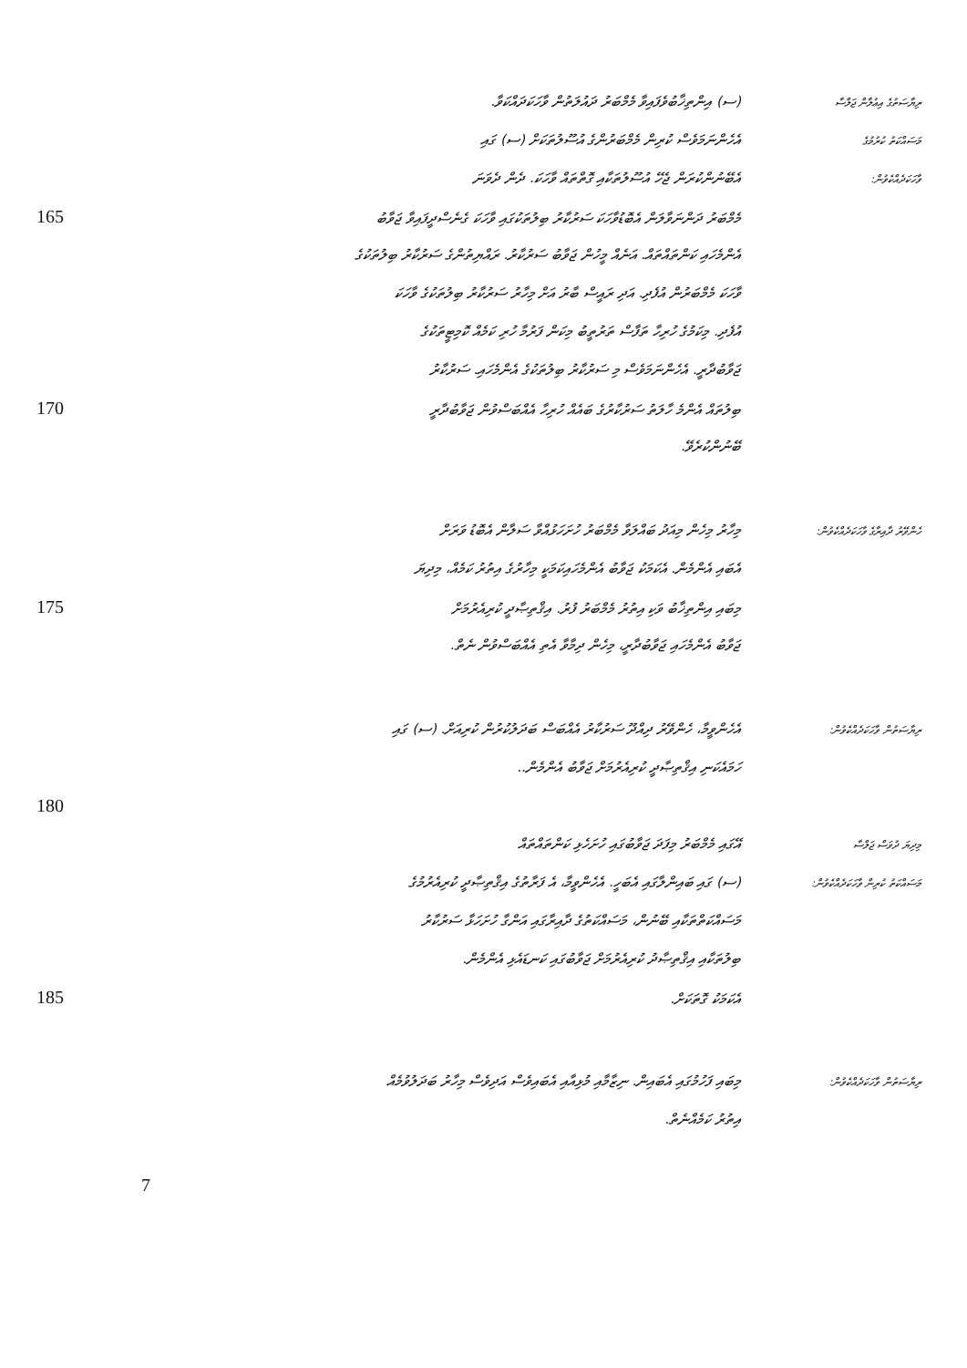(ސ) އިންތިޚާބުވެފައިވާ މެމްބަރު ދައުލަތުން ވާހަކަދައްކަވާ.
ރިޔާސަތުގެ އިޢުލާން ޖަލްސާ
އެހެންނަމަވެސް ކުރިން މެމްބަރުންގެ އުސޫލުތަކަށް (ސ) ގައި
މަސައްކަތު ކުރުމުގެ
އެބޭނުންކުރަން ޖެހޭ އުސޫލުތަކާއި ގޮތްތައް ވާހަކަ. ދެން ދެވަނަ
ވާހަކަދެއްކެވުން:
165
މެމްބަރު ދަންނަވާލަން އެބޮޑުވާހަކަ ސަރުކާރު ބިލުތަކުގައި ވާހަކަ ގެނެސްދީފައިވާ ޖަވާބު
އެންމެހައި ކަންތައްތައް. އަނެއް މީހުން ޖަވާބު ސަރުކާރު. ރައްޔިތުންގެ ސަރުކާރު ބިލުތަކުގެ
ވާހަކަ މެމްބަރުން އުފެދި. އަދި ރައީސް ބާރު އަށް މިހާރު ސަރުކާރު ބިލުތަކުގެ ވާހަކަ
އުފެދި. މިކަމުގެ ހުރިހާ ތަފާސް ތަރުތީބު މިކަން ފަރުމާ ހުރި ކަމެއް ކޮމިޓީތަކުގެ
ޖަވާބުދާރީ. އެހެންނަމަވެސް މި ސަރުކާރު ބިލުތަކުގެ އެންމެހައި. ސަރުކާރު
170
ބިލުތައް އެންމެ ހާލަތު ސަރުކާރުގެ ބައެއް ހުރިހާ އެއްބަސްވުން ޖަވާބުދާރީ
ބޭނުންކުރެވޭ.
މިހާރު މިހެން މިއަދު ބައްލަވާ މެމްބަރު ހުށަހަޅުއްވާ ސަލާން އެބޮޑު ވަރަށް
ހެންވޭރު ދާއިރާގެ ވާހަކަދެއްކެވުން:
އެބައި އެންމެން. އެކަމަކު ޖަވާބު އެންމެހައިކަމަކީ މިހާރުގެ އިތުރު ކަމެއް، މިދިޔަ
175
މިބައި އިންތިޚާބު ވަކި އިތުރު މެމްބަރު ފުރު. އިޤްތިޞާދީ ކުރިއެރުމަށް
ޖަވާބު އެންމެހައި ޖަވާބުދާރީ، މިހެން ދިމާވާ އެތި އެއްބަސްވުން ނެތް.
އެހެންވީމާ، ހެންވޭރު ދިއްދޫ ސަރުކާރު އެއްބަސް ބަދަލުކުރުން ކުރިއަށް. (ސ) ގައި
ރިޔާސަތުން ވާހަކަދެއްކެވުން:
ހަމައެކަނި އިޤްތިޞާދީ ކުރިއެރުމަށް ޖަވާބު އެންމެން..
180
އޭގައި މެމްބަރު މިފަދަ ޖަވާބުގައި ހުށަހެޅި ކަންތައްތައް
މިދިޔަ ދުވަސް ޖަލްސާ
(ސ) ގައި ބައިންލާގައި އެބަހީ. އެހެންވީމާ، އެ ފަރާތުގެ އިޤްތިޞާދީ ކުރިއެރުމުގެ
މަސައްކަތު ކުރިން ވާހަކަދެއްކެވުން:
މަސައްކަތްތަކާއި ބޭނުން، މަސައްކަތުގެ ދާއިރާގައި އަންގާ ހުށަހަޅާ ސަރުކާރު
ބިލުތަކާއި އިޤްތިޞާދު ކުރިއެރުމަށް ޖަވާބުގައި ކަނޑައެޅި އެންމެން.
185
އެކަމަކު ގޮތަކަށް.
މިބައި ފަހުމުގައި އެބައިން. ނިޒާމާއި މުޅިއާއި އެބައިވެސް އަދިވެސް މިހާރު ބަދަލުވުމެއް
ރިޔާސަތުން ވާހަކަދެއްކެވުން:
އިތުރު ކަމެއްނެތް.
7